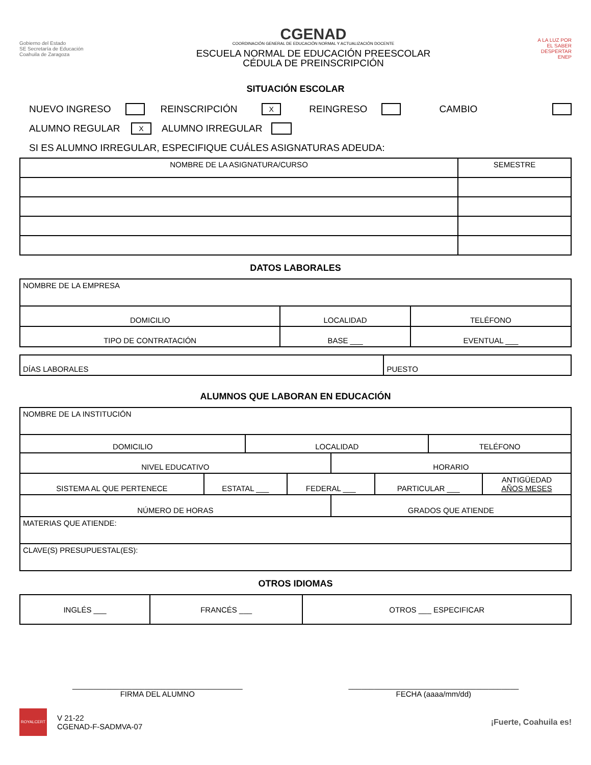Gobierno del Estado
SE Secretaría de Educación
Coahuila de Zaragoza
CGENAD
COORDINACIÓN GENERAL DE EDUCACIÓN NORMAL Y ACTUALIZACIÓN DOCENTE
ESCUELA NORMAL DE EDUCACIÓN PREESCOLAR
CÉDULA DE PREINSCRIPCIÓN
A LA LUZ POR EL SABER
DESPERTAR
ENEP
SITUACIÓN ESCOLAR
NUEVO INGRESO REINSCRIPCIÓN X REINGRESO CAMBIO
ALUMNO REGULAR X ALUMNO IRREGULAR
SI ES ALUMNO IRREGULAR, ESPECIFIQUE CUÁLES ASIGNATURAS ADEUDA:
| NOMBRE DE LA ASIGNATURA/CURSO | SEMESTRE |
| --- | --- |
DATOS LABORALES
| NOMBRE DE LA EMPRESA | | |
| DOMICILIO | LOCALIDAD | TELÉFONO |
| TIPO DE CONTRATACIÓN | BASE ___ | EVENTUAL ___ |
| DÍAS LABORALES | PUESTO |
ALUMNOS QUE LABORAN EN EDUCACIÓN
| NOMBRE DE LA INSTITUCIÓN | | | | | | | |
| DOMICILIO | | LOCALIDAD | | | | TELÉFONO | |
| NIVEL EDUCATIVO | | | | HORARIO | | | |
| SISTEMA AL QUE PERTENECE | ESTATAL ___ | | FEDERAL ___ | | PARTICULAR ___ | | ANTIGÜEDAD AÑOS MESES |
| NÚMERO DE HORAS | | | | GRADOS QUE ATIENDE | | | |
| MATERIAS QUE ATIENDE: | | | | | | | |
| CLAVE(S) PRESUPUESTAL(ES): | | | | | | | |
OTROS IDIOMAS
| INGLÉS ___ | FRANCÉS ___ | OTROS ___ ESPECIFICAR |
________________________________________
FIRMA DEL ALUMNO
________________________________________
FECHA (aaaa/mm/dd)
ROYALCERT
V 21-22
CGENAD-F-SADMVA-07
¡Fuerte, Coahuila es!